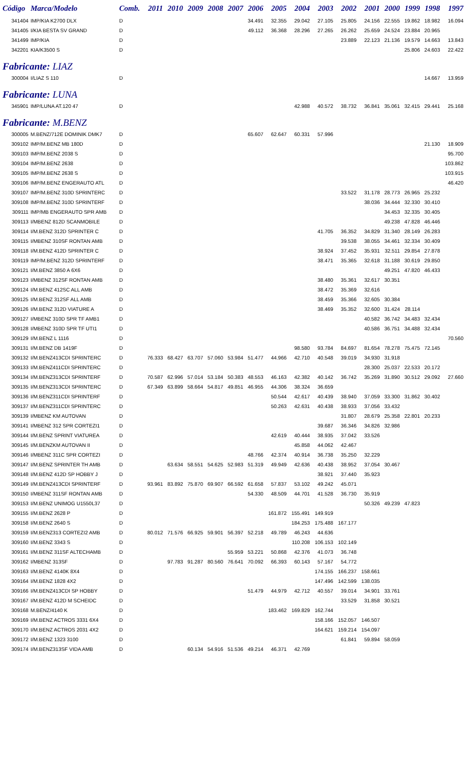| Código | Marca/Modelo | Comb. | 2011 | 2010 | 2009 | 2008 | 2007 | 2006 | 2005 | 2004 | 2003 | 2002 | 2001 | 2000 | 1999 | 1998 | 1997 |
| --- | --- | --- | --- | --- | --- | --- | --- | --- | --- | --- | --- | --- | --- | --- | --- | --- | --- |
| 341404 | IMP/KIA K2700 DLX | D | | | | | | 34.491 | 32.355 | 29.042 | 27.105 | 25.805 | 24.156 | 22.555 | 19.862 | 18.982 | 16.094 |
| 341405 | I/KIA BESTA SV GRAND | D | | | | | | 49.112 | 36.368 | 28.296 | 27.265 | 26.262 | 25.659 | 24.524 | 23.884 | 20.965 | |
| 341499 | IMP/KIA | D | | | | | | | | | | 23.889 | 22.123 | 21.136 | 19.579 | 14.663 | 13.843 |
| 342201 | KIA/K3500 S | D | | | | | | | | | | | | | 25.806 | 24.603 | 22.422 |
| Fabricante: LIAZ | | | | | | | | | | | | | | | | | |
| 300004 | I/LIAZ S 110 | D | | | | | | | | | | | | | | 14.667 | 13.959 |
| Fabricante: LUNA | | | | | | | | | | | | | | | | | |
| 345901 | IMP/LUNA AT.120 47 | D | | | | | | | | 42.988 | 40.572 | 38.732 | 36.841 | 35.061 | 32.415 | 29.441 | 25.168 |
| Fabricante: M.BENZ | | | | | | | | | | | | | | | | | |
| 300005 | M.BENZ/712E DOMINIK DMK7 | D | | | | | | 65.607 | 62.647 | 60.331 | 57.996 | | | | | | |
| 309102 | IMP/M.BENZ MB 180D | D | | | | | | | | | | | | | | 21.130 | 18.909 |
| 309103 | IMP/M.BENZ 2038 S | D | | | | | | | | | | | | | | | 95.700 |
| 309104 | IMP/M.BENZ 2638 | D | | | | | | | | | | | | | | | 103.862 |
| 309105 | IMP/M.BENZ 2638 S | D | | | | | | | | | | | | | | | 103.915 |
| 309106 | IMP/M.BENZ ENGERAUTO ATL | D | | | | | | | | | | | | | | | 46.420 |
| 309107 | IMP/M.BENZ 310D SPRINTERC | D | | | | | | | | | | 33.522 | 31.178 | 28.773 | 26.965 | 25.232 | |
| 309108 | IMP/M.BENZ 310D SPRINTERF | D | | | | | | | | | | | 38.036 | 34.444 | 32.330 | 30.410 | |
| 309111 | IMP/MB ENGERAUTO SPR AMB | D | | | | | | | | | | | | 34.453 | 32.335 | 30.405 | |
| 309113 | I/MBENZ 812D SCANMOBILE | D | | | | | | | | | | | | 49.238 | 47.828 | 46.446 | |
| 309114 | I/M.BENZ 312D SPRINTER C | D | | | | | | | | | 41.705 | 36.352 | 34.829 | 31.340 | 28.149 | 26.283 | |
| 309115 | I/MBENZ 310SF RONTAN AMB | D | | | | | | | | | | 39.538 | 38.055 | 34.461 | 32.334 | 30.409 | |
| 309118 | I/M.BENZ 412D SPRINTER C | D | | | | | | | | | 38.924 | 37.452 | 35.931 | 32.511 | 29.854 | 27.878 | |
| 309119 | IMP/M.BENZ 312D SPRINTERF | D | | | | | | | | | 38.471 | 35.365 | 32.618 | 31.188 | 30.619 | 29.850 | |
| 309121 | I/M.BENZ 3850 A 6X6 | D | | | | | | | | | | | | 49.251 | 47.820 | 46.433 | |
| 309123 | I/MBENZ 312SF RONTAN AMB | D | | | | | | | | | 38.480 | 35.361 | 32.617 | 30.351 | | | |
| 309124 | I/M.BENZ 412SC ALL AMB | D | | | | | | | | | 38.472 | 35.369 | 32.616 | | | | |
| 309125 | I/M.BENZ 312SF ALL AMB | D | | | | | | | | | 38.459 | 35.366 | 32.605 | 30.384 | | | |
| 309126 | I/M.BENZ 312D VIATURE A | D | | | | | | | | | 38.469 | 35.352 | 32.600 | 31.424 | 28.114 | | |
| 309127 | I/MBENZ 310D SPR TF AMB1 | D | | | | | | | | | | | 40.582 | 36.742 | 34.483 | 32.434 | |
| 309128 | I/MBENZ 310D SPR TF UTI1 | D | | | | | | | | | | | 40.586 | 36.751 | 34.488 | 32.434 | |
| 309129 | I/M.BENZ L 1116 | D | | | | | | | | | | | | | | | 70.560 |
| 309131 | I/M.BENZ DB 1419F | D | | | | | | | | 98.580 | 93.784 | 84.697 | 81.654 | 78.278 | 75.475 | 72.145 | |
| 309132 | I/M.BENZ413CDI SPRINTERC | D | 76.333 | 68.427 | 63.707 | 57.060 | 53.984 | 51.477 | 44.966 | 42.710 | 40.548 | 39.019 | 34.930 | 31.918 | | | |
| 309133 | I/M.BENZ411CDI SPRINTERC | D | | | | | | | | | | | 28.300 | 25.037 | 22.533 | 20.172 | |
| 309134 | I/M.BENZ313CDI SPRINTERF | D | 70.587 | 62.996 | 57.014 | 53.184 | 50.383 | 48.553 | 46.163 | 42.382 | 40.142 | 36.742 | 35.269 | 31.890 | 30.512 | 29.092 | 27.660 |
| 309135 | I/M.BENZ313CDI SPRINTERC | D | 67.349 | 63.899 | 58.664 | 54.817 | 49.851 | 46.955 | 44.306 | 38.324 | 36.659 | | | | | | |
| 309136 | I/M.BENZ311CDI SPRINTERF | D | | | | | | | 50.544 | 42.617 | 40.439 | 38.940 | 37.059 | 33.300 | 31.862 | 30.402 | |
| 309137 | I/M.BENZ311CDI SPRINTERC | D | | | | | | | 50.263 | 42.631 | 40.438 | 38.933 | 37.056 | 33.432 | | | |
| 309139 | I/MBENZ KM AUTOVAN | D | | | | | | | | | | 31.807 | 28.679 | 25.358 | 22.801 | 20.233 | |
| 309141 | I/MBENZ 312 SPR CORTEZI1 | D | | | | | | | | | 39.687 | 36.346 | 34.826 | 32.986 | | | |
| 309144 | I/M.BENZ SPRINT VIATUREA | D | | | | | | | 42.619 | 40.444 | 38.935 | 37.042 | 33.526 | | | | |
| 309145 | I/M.BENZKM AUTOVAN II | D | | | | | | | | 45.858 | 44.062 | 42.467 | | | | | |
| 309146 | I/MBENZ 311C SPR CORTEZI | D | | | | | | 48.766 | 42.374 | 40.914 | 36.738 | 35.250 | 32.229 | | | | |
| 309147 | I/M.BENZ SPRINTER TH AMB | D | | 63.634 | 58.551 | 54.625 | 52.983 | 51.319 | 49.949 | 42.636 | 40.438 | 38.952 | 37.054 | 30.467 | | | |
| 309148 | I/M.BENZ 412D SP HOBBY J | D | | | | | | | | | 38.921 | 37.440 | 35.923 | | | | |
| 309149 | I/M.BENZ413CDI SPRINTERF | D | 93.961 | 83.892 | 75.870 | 69.907 | 66.592 | 61.658 | 57.837 | 53.102 | 49.242 | 45.071 | | | | | |
| 309150 | I/MBENZ 311SF RONTAN AMB | D | | | | | | 54.330 | 48.509 | 44.701 | 41.528 | 36.730 | 35.919 | | | | |
| 309153 | I/M.BENZ UNIMOG U1550L37 | D | | | | | | | | | | | 50.326 | 49.239 | 47.823 | | |
| 309155 | I/M.BENZ 2628 P | D | | | | | | | 161.872 | 155.491 | 149.919 | | | | | | |
| 309158 | I/M.BENZ 2640 S | D | | | | | | | | 184.253 | 175.488 | 167.177 | | | | | |
| 309159 | I/M.BENZ313 CORTEZI2 AMB | D | 80.012 | 71.576 | 66.925 | 59.901 | 56.397 | 52.218 | 49.789 | 46.243 | 44.636 | | | | | | |
| 309160 | I/M.BENZ 3343 S | D | | | | | | | | 110.208 | 106.153 | 102.149 | | | | | |
| 309161 | I/M.BENZ 311SF ALTECHAMB | D | | | | | 55.959 | 53.221 | 50.868 | 42.376 | 41.073 | 36.748 | | | | | |
| 309162 | I/MBENZ 313SF | D | | 97.783 | 91.287 | 80.560 | 76.641 | 70.092 | 66.393 | 60.143 | 57.167 | 54.772 | | | | | |
| 309163 | I/M.BENZ 4140K 8X4 | D | | | | | | | | | 174.155 | 166.237 | 158.661 | | | | |
| 309164 | I/M.BENZ 1828 4X2 | D | | | | | | | | | 147.496 | 142.599 | 138.035 | | | | |
| 309166 | I/M.BENZ413CDI SP HOBBY | D | | | | | | 51.479 | 44.979 | 42.712 | 40.557 | 39.014 | 34.901 | 33.761 | | | |
| 309167 | I/M.BENZ 412D M SCHEIDC | D | | | | | | | | | | 33.529 | 31.858 | 30.521 | | | |
| 309168 | M.BENZ/4140 K | D | | | | | | | 183.462 | 169.829 | 162.744 | | | | | | |
| 309169 | I/M.BENZ ACTROS 3331 6X4 | D | | | | | | | | | 158.166 | 152.057 | 146.507 | | | | |
| 309170 | I/M.BENZ ACTROS 2031 4X2 | D | | | | | | | | | 164.621 | 159.214 | 154.097 | | | | |
| 309172 | I/M.BENZ 1323 3100 | D | | | | | | | | | | 61.841 | 59.894 | 58.059 | | | |
| 309174 | I/M.BENZ313SF VIDA AMB | D | | | 60.134 | 54.916 | 51.536 | 49.214 | 46.371 | 42.769 | | | | | | | |